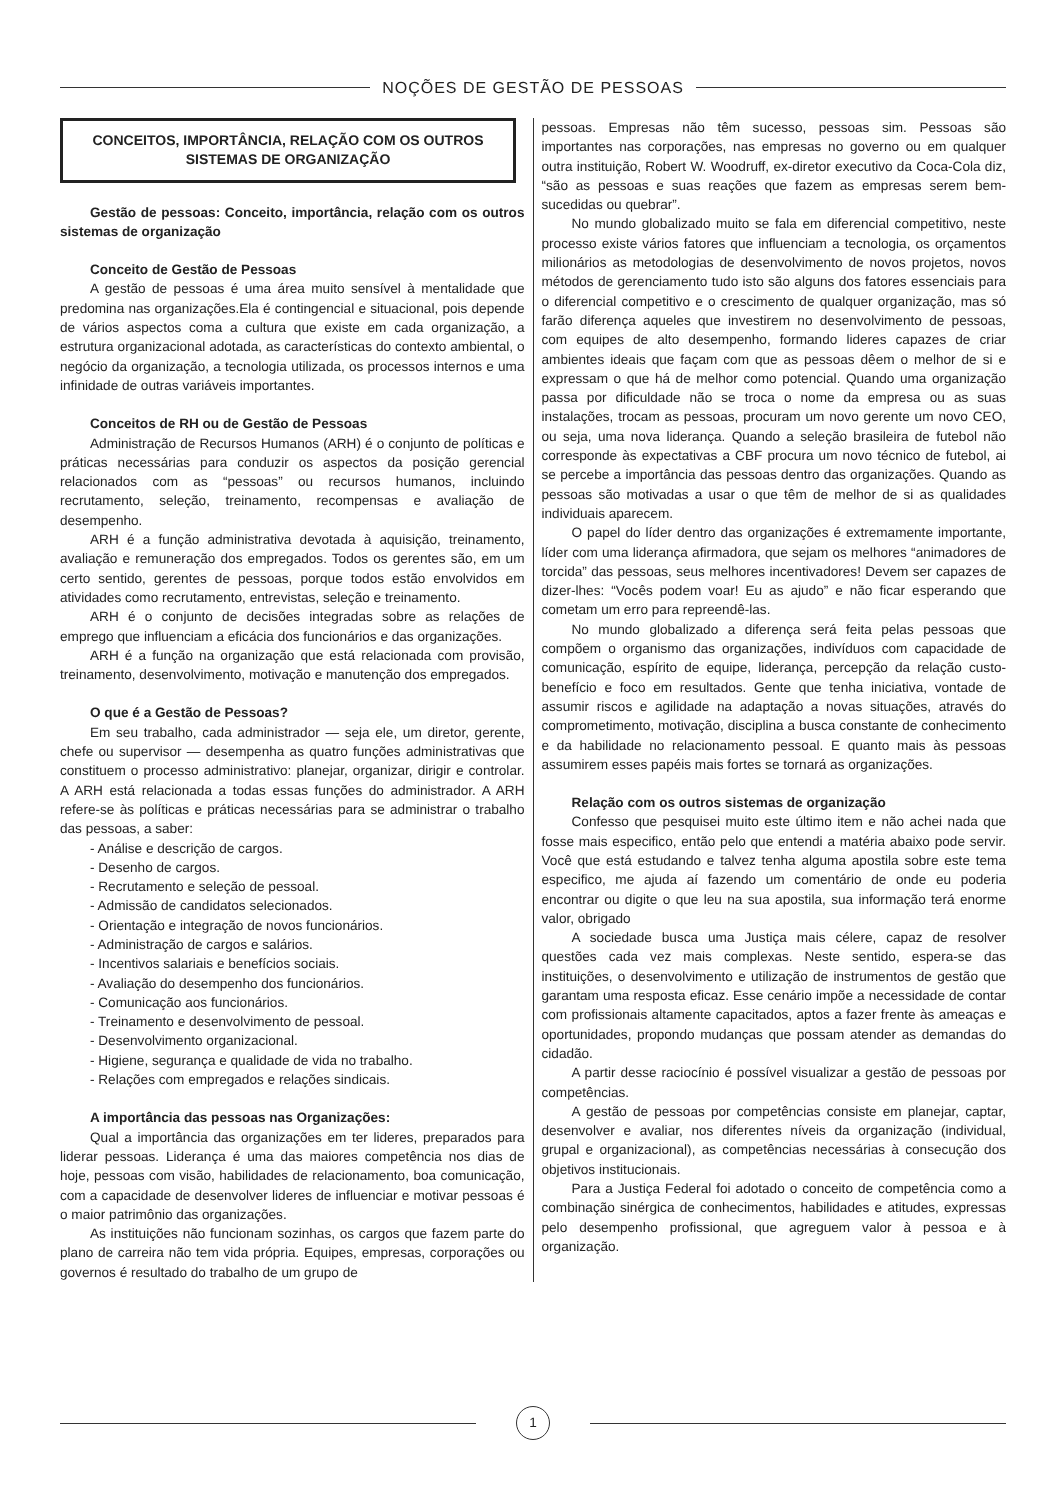NOÇÕES DE GESTÃO DE PESSOAS
CONCEITOS, IMPORTÂNCIA, RELAÇÃO COM OS OUTROS SISTEMAS DE ORGANIZAÇÃO
Gestão de pessoas: Conceito, importância, relação com os outros sistemas de organização
Conceito de Gestão de Pessoas
A gestão de pessoas é uma área muito sensível à mentalidade que predomina nas organizações.Ela é contingencial e situacional, pois depende de vários aspectos coma a cultura que existe em cada organização, a estrutura organizacional adotada, as características do contexto ambiental, o negócio da organização, a tecnologia utilizada, os processos internos e uma infinidade de outras variáveis importantes.
Conceitos de RH ou de Gestão de Pessoas
Administração de Recursos Humanos (ARH) é o conjunto de políticas e práticas necessárias para conduzir os aspectos da posição gerencial relacionados com as “pessoas” ou recursos humanos, incluindo recrutamento, seleção, treinamento, recompensas e avaliação de desempenho.
ARH é a função administrativa devotada à aquisição, treinamento, avaliação e remuneração dos empregados. Todos os gerentes são, em um certo sentido, gerentes de pessoas, porque todos estão envolvidos em atividades como recrutamento, entrevistas, seleção e treinamento.
ARH é o conjunto de decisões integradas sobre as relações de emprego que influenciam a eficácia dos funcionários e das organizações.
ARH é a função na organização que está relacionada com provisão, treinamento, desenvolvimento, motivação e manutenção dos empregados.
O que é a Gestão de Pessoas?
Em seu trabalho, cada administrador — seja ele, um diretor, gerente, chefe ou supervisor — desempenha as quatro funções administrativas que constituem o processo administrativo: planejar, organizar, dirigir e controlar. A ARH está relacionada a todas essas funções do administrador. A ARH refere-se às políticas e práticas necessárias para se administrar o trabalho das pessoas, a saber:
- Análise e descrição de cargos.
- Desenho de cargos.
- Recrutamento e seleção de pessoal.
- Admissão de candidatos selecionados.
- Orientação e integração de novos funcionários.
- Administração de cargos e salários.
- Incentivos salariais e benefícios sociais.
- Avaliação do desempenho dos funcionários.
- Comunicação aos funcionários.
- Treinamento e desenvolvimento de pessoal.
- Desenvolvimento organizacional.
- Higiene, segurança e qualidade de vida no trabalho.
- Relações com empregados e relações sindicais.
A importância das pessoas nas Organizações:
Qual a importância das organizações em ter lideres, preparados para liderar pessoas. Liderança é uma das maiores competência nos dias de hoje, pessoas com visão, habilidades de relacionamento, boa comunicação, com a capacidade de desenvolver lideres de influenciar e motivar pessoas é o maior patrimônio das organizações.
As instituições não funcionam sozinhas, os cargos que fazem parte do plano de carreira não tem vida própria. Equipes, empresas, corporações ou governos é resultado do trabalho de um grupo de
pessoas. Empresas não têm sucesso, pessoas sim. Pessoas são importantes nas corporações, nas empresas no governo ou em qualquer outra instituição, Robert W. Woodruff, ex-diretor executivo da Coca-Cola diz, “são as pessoas e suas reações que fazem as empresas serem bem-sucedidas ou quebrar”.
No mundo globalizado muito se fala em diferencial competitivo, neste processo existe vários fatores que influenciam a tecnologia, os orçamentos milionários as metodologias de desenvolvimento de novos projetos, novos métodos de gerenciamento tudo isto são alguns dos fatores essenciais para o diferencial competitivo e o crescimento de qualquer organização, mas só farão diferença aqueles que investirem no desenvolvimento de pessoas, com equipes de alto desempenho, formando lideres capazes de criar ambientes ideais que façam com que as pessoas dêem o melhor de si e expressam o que há de melhor como potencial. Quando uma organização passa por dificuldade não se troca o nome da empresa ou as suas instalações, trocam as pessoas, procuram um novo gerente um novo CEO, ou seja, uma nova liderança. Quando a seleção brasileira de futebol não corresponde às expectativas a CBF procura um novo técnico de futebol, ai se percebe a importância das pessoas dentro das organizações. Quando as pessoas são motivadas a usar o que têm de melhor de si as qualidades individuais aparecem.
O papel do líder dentro das organizações é extremamente importante, líder com uma liderança afirmadora, que sejam os melhores “animadores de torcida” das pessoas, seus melhores incentivadores! Devem ser capazes de dizer-lhes: “Vocês podem voar! Eu as ajudo” e não ficar esperando que cometam um erro para repreendê-las.
No mundo globalizado a diferença será feita pelas pessoas que compõem o organismo das organizações, indivíduos com capacidade de comunicação, espírito de equipe, liderança, percepção da relação custo-benefício e foco em resultados. Gente que tenha iniciativa, vontade de assumir riscos e agilidade na adaptação a novas situações, através do comprometimento, motivação, disciplina a busca constante de conhecimento e da habilidade no relacionamento pessoal. E quanto mais às pessoas assumirem esses papéis mais fortes se tornará as organizações.
Relação com os outros sistemas de organização
Confesso que pesquisei muito este último item e não achei nada que fosse mais especifico, então pelo que entendi a matéria abaixo pode servir. Você que está estudando e talvez tenha alguma apostila sobre este tema especifico, me ajuda aí fazendo um comentário de onde eu poderia encontrar ou digite o que leu na sua apostila, sua informação terá enorme valor, obrigado
A sociedade busca uma Justiça mais célere, capaz de resolver questões cada vez mais complexas. Neste sentido, espera-se das instituições, o desenvolvimento e utilização de instrumentos de gestão que garantam uma resposta eficaz. Esse cenário impõe a necessidade de contar com profissionais altamente capacitados, aptos a fazer frente às ameaças e oportunidades, propondo mudanças que possam atender as demandas do cidadão.
A partir desse raciocínio é possível visualizar a gestão de pessoas por competências.
A gestão de pessoas por competências consiste em planejar, captar, desenvolver e avaliar, nos diferentes níveis da organização (individual, grupal e organizacional), as competências necessárias à consecução dos objetivos institucionais.
Para a Justiça Federal foi adotado o conceito de competência como a combinação sinérgica de conhecimentos, habilidades e atitudes, expressas pelo desempenho profissional, que agreguem valor à pessoa e à organização.
1